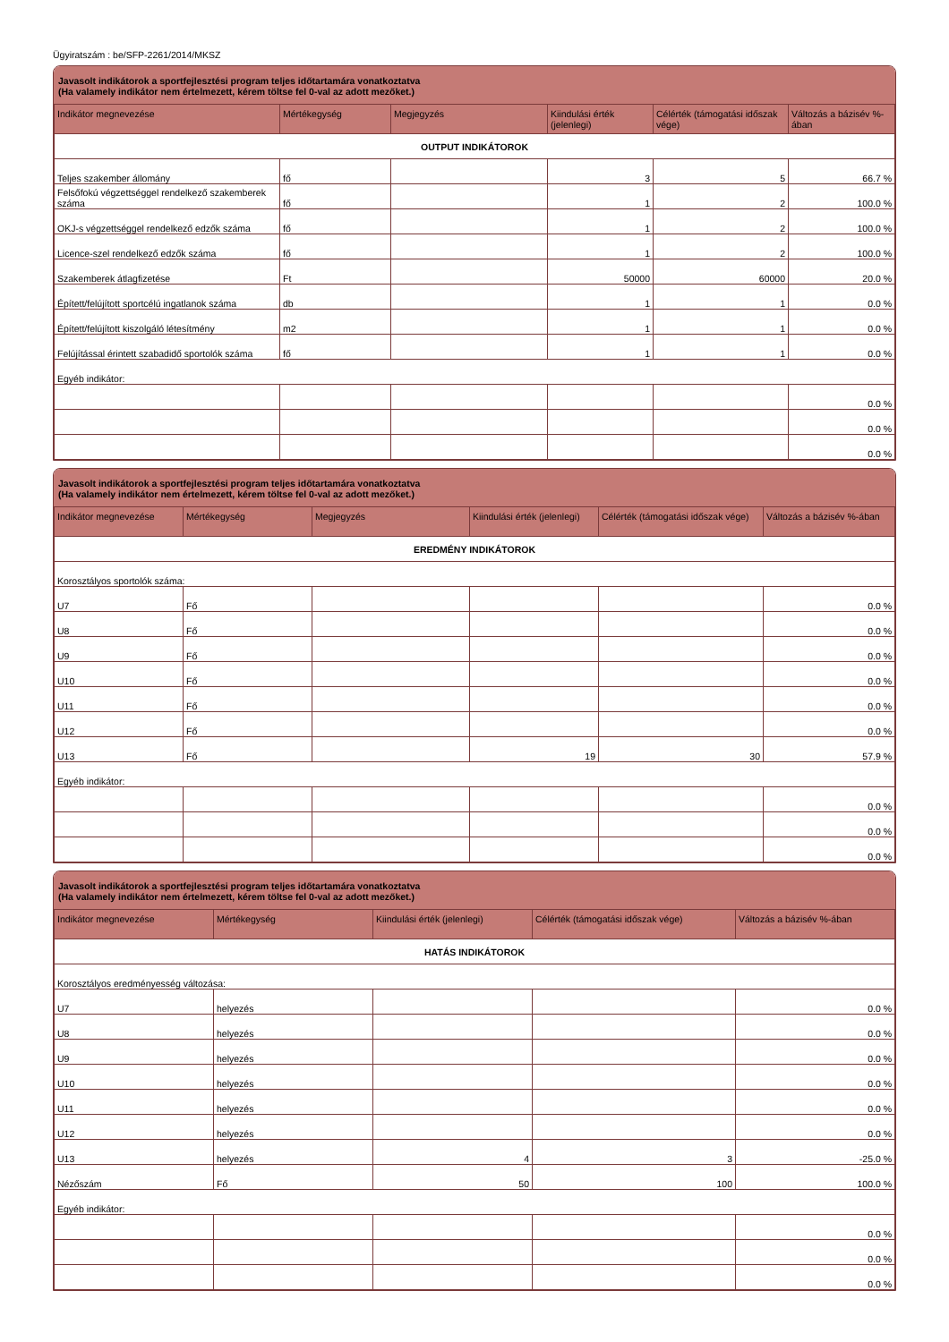Ügyiratszám : be/SFP-2261/2014/MKSZ
Javasolt indikátorok a sportfejlesztési program teljes időtartamára vonatkoztatva
(Ha valamely indikátor nem értelmezett, kérem töltse fel 0-val az adott mezőket.)
| Indikátor megnevezése | Mértékegység | Megjegyzés | Kiindulási érték (jelenlegi) | Célérték (támogatási időszak vége) | Változás a bázisév %-ában |
| --- | --- | --- | --- | --- | --- |
| OUTPUT INDIKÁTOROK | | | | | |
| Teljes szakember állomány | fő | | 3 | 5 | 66.7 % |
| Felsőfokú végzettséggel rendelkező szakemberek száma | fő | | 1 | 2 | 100.0 % |
| OKJ-s végzettséggel rendelkező edzők száma | fő | | 1 | 2 | 100.0 % |
| Licence-szel rendelkező edzők száma | fő | | 1 | 2 | 100.0 % |
| Szakemberek átlagfizetése | Ft | | 50000 | 60000 | 20.0 % |
| Épített/felújított sportcélú ingatlanok száma | db | | 1 | 1 | 0.0 % |
| Épített/felújított kiszolgáló létesítmény | m2 | | 1 | 1 | 0.0 % |
| Felújítással érintett szabadidő sportolók száma | fő | | 1 | 1 | 0.0 % |
| Egyéb indikátor: | | | | | |
| | | | | | 0.0 % |
| | | | | | 0.0 % |
| | | | | | 0.0 % |
Javasolt indikátorok a sportfejlesztési program teljes időtartamára vonatkoztatva
(Ha valamely indikátor nem értelmezett, kérem töltse fel 0-val az adott mezőket.)
| Indikátor megnevezése | Mértékegység | Megjegyzés | Kiindulási érték (jelenlegi) | Célérték (támogatási időszak vége) | Változás a bázisév %-ában |
| --- | --- | --- | --- | --- | --- |
| EREDMÉNY INDIKÁTOROK | | | | | |
| Korosztályos sportolók száma: | | | | | |
| U7 | Fő | | | | 0.0 % |
| U8 | Fő | | | | 0.0 % |
| U9 | Fő | | | | 0.0 % |
| U10 | Fő | | | | 0.0 % |
| U11 | Fő | | | | 0.0 % |
| U12 | Fő | | | | 0.0 % |
| U13 | Fő | | 19 | 30 | 57.9 % |
| Egyéb indikátor: | | | | | |
| | | | | | 0.0 % |
| | | | | | 0.0 % |
| | | | | | 0.0 % |
Javasolt indikátorok a sportfejlesztési program teljes időtartamára vonatkoztatva
(Ha valamely indikátor nem értelmezett, kérem töltse fel 0-val az adott mezőket.)
| Indikátor megnevezése | Mértékegység | Kiindulási érték (jelenlegi) | Célérték (támogatási időszak vége) | Változás a bázisév %-ában |
| --- | --- | --- | --- | --- |
| HATÁS INDIKÁTOROK | | | | |
| Korosztályos eredményesség változása: | | | | |
| U7 | helyezés | | | 0.0 % |
| U8 | helyezés | | | 0.0 % |
| U9 | helyezés | | | 0.0 % |
| U10 | helyezés | | | 0.0 % |
| U11 | helyezés | | | 0.0 % |
| U12 | helyezés | | | 0.0 % |
| U13 | helyezés | 4 | 3 | -25.0 % |
| Nézőszám | Fő | 50 | 100 | 100.0 % |
| Egyéb indikátor: | | | | |
| | | | | 0.0 % |
| | | | | 0.0 % |
| | | | | 0.0 % |